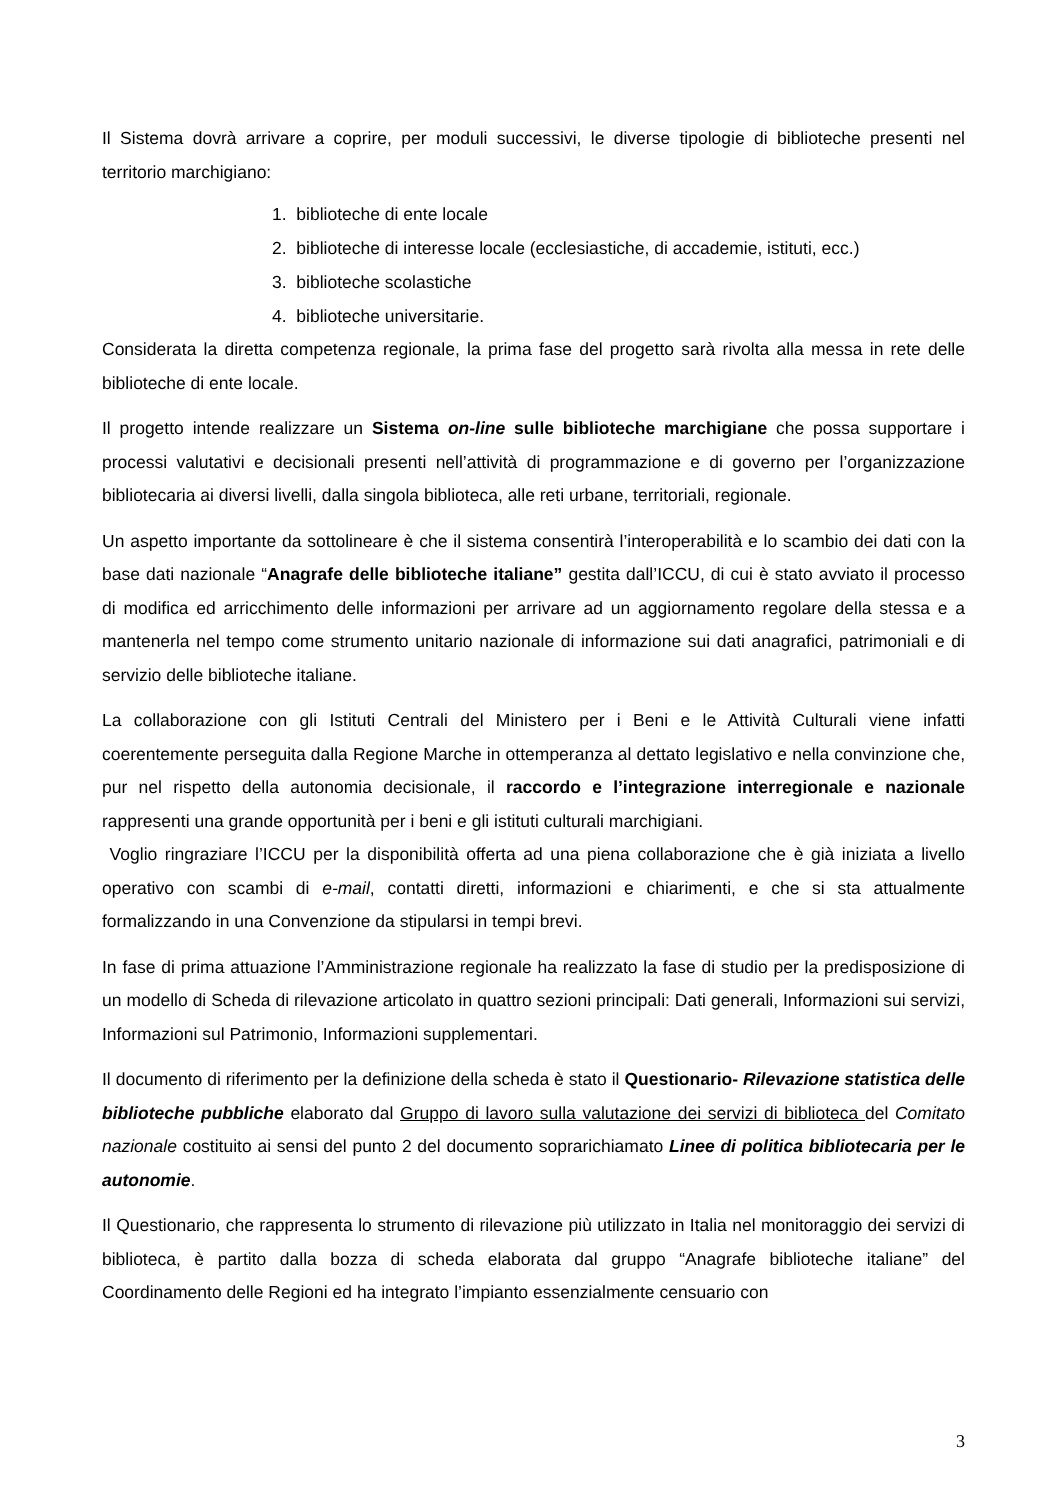Il Sistema dovrà arrivare a coprire, per moduli successivi, le diverse tipologie di biblioteche presenti nel territorio marchigiano:
1. biblioteche di ente locale
2. biblioteche di interesse locale (ecclesiastiche, di accademie, istituti, ecc.)
3. biblioteche scolastiche
4. biblioteche universitarie.
Considerata la diretta competenza regionale, la prima fase del progetto sarà rivolta alla messa in rete delle biblioteche di ente locale.
Il progetto intende realizzare un Sistema on-line sulle biblioteche marchigiane che possa supportare i processi valutativi e decisionali presenti nell’attività di programmazione e di governo per l’organizzazione bibliotecaria ai diversi livelli, dalla singola biblioteca, alle reti urbane, territoriali, regionale.
Un aspetto importante da sottolineare è che il sistema consentirà l’interoperabilità e lo scambio dei dati con la base dati nazionale “Anagrafe delle biblioteche italiane” gestita dall’ICCU, di cui è stato avviato il processo di modifica ed arricchimento delle informazioni per arrivare ad un aggiornamento regolare della stessa e a mantenerla nel tempo come strumento unitario nazionale di informazione sui dati anagrafici, patrimoniali e di servizio delle biblioteche italiane.
La collaborazione con gli Istituti Centrali del Ministero per i Beni e le Attività Culturali viene infatti coerentemente perseguita dalla Regione Marche in ottemperanza al dettato legislativo e nella convinzione che, pur nel rispetto della autonomia decisionale, il raccordo e l’integrazione interregionale e nazionale rappresenti una grande opportunità per i beni e gli istituti culturali marchigiani.
Voglio ringraziare l’ICCU per la disponibilità offerta ad una piena collaborazione che è già iniziata a livello operativo con scambi di e-mail, contatti diretti, informazioni e chiarimenti, e che si sta attualmente formalizzando in una Convenzione da stipularsi in tempi brevi.
In fase di prima attuazione l’Amministrazione regionale ha realizzato la fase di studio per la predisposizione di un modello di Scheda di rilevazione articolato in quattro sezioni principali: Dati generali, Informazioni sui servizi, Informazioni sul Patrimonio, Informazioni supplementari.
Il documento di riferimento per la definizione della scheda è stato il Questionario- Rilevazione statistica delle biblioteche pubbliche elaborato dal Gruppo di lavoro sulla valutazione dei servizi di biblioteca del Comitato nazionale costituito ai sensi del punto 2 del documento soprarichiamato Linee di politica bibliotecaria per le autonomie.
Il Questionario, che rappresenta lo strumento di rilevazione più utilizzato in Italia nel monitoraggio dei servizi di biblioteca, è partito dalla bozza di scheda elaborata dal gruppo “Anagrafe biblioteche italiane” del Coordinamento delle Regioni ed ha integrato l’impianto essenzialmente censuario con
3